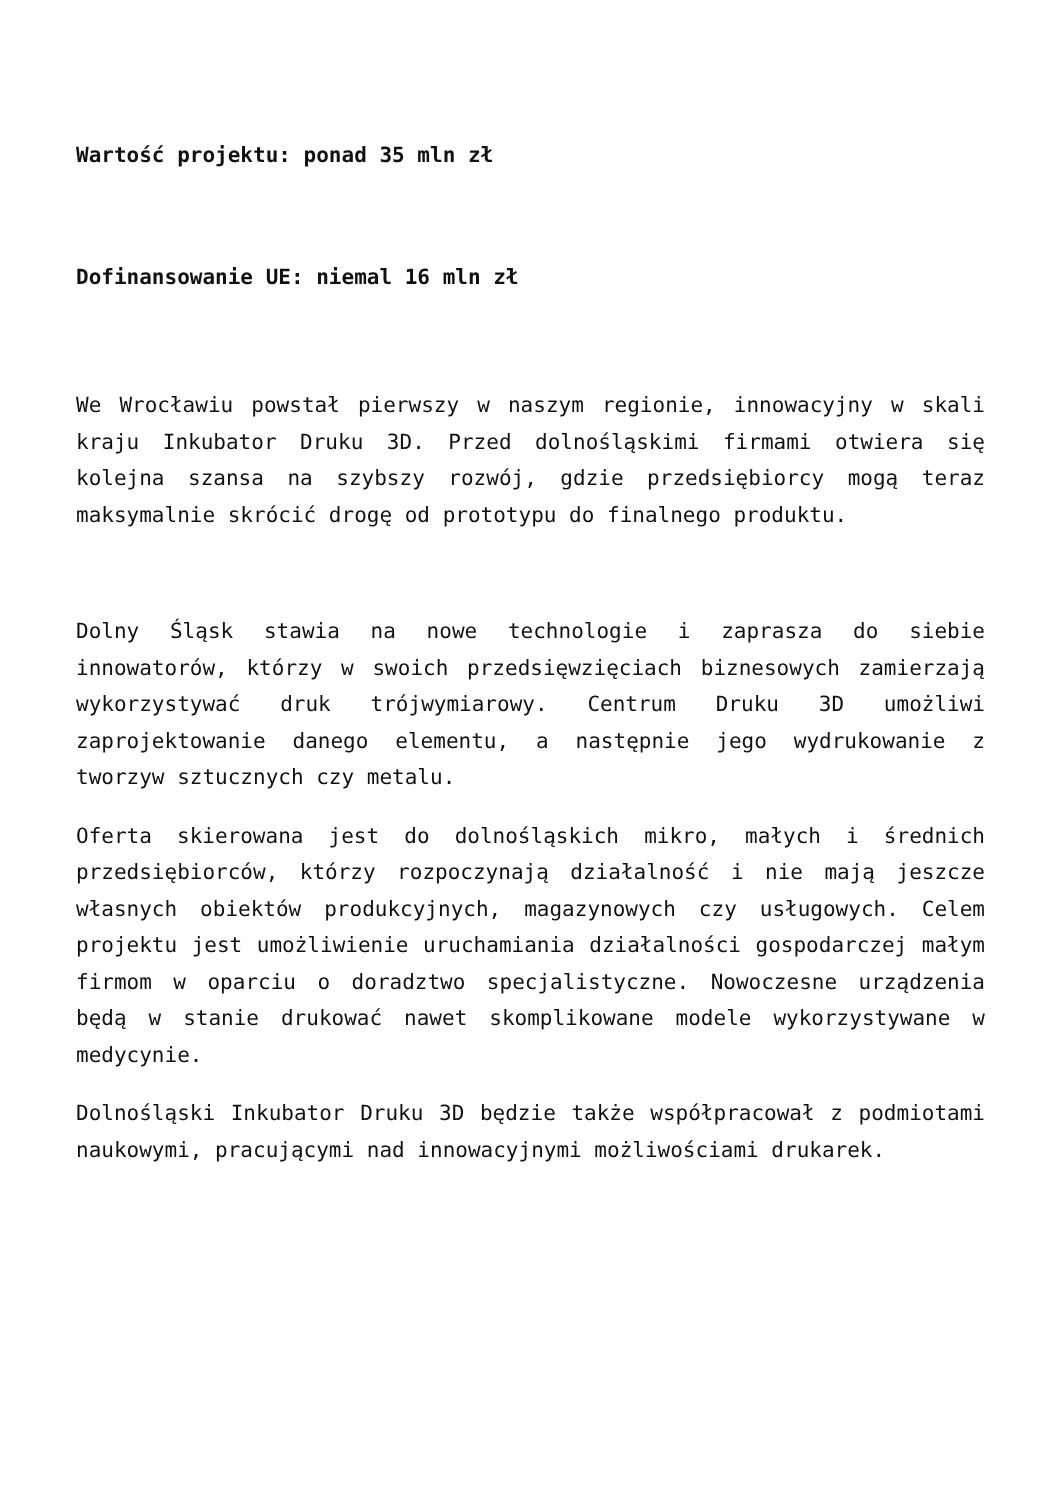Wartość projektu: ponad 35 mln zł
Dofinansowanie UE: niemal 16 mln zł
We Wrocławiu powstał pierwszy w naszym regionie, innowacyjny w skali kraju Inkubator Druku 3D. Przed dolnośląskimi firmami otwiera się kolejna szansa na szybszy rozwój, gdzie przedsiębiorcy mogą teraz maksymalnie skrócić drogę od prototypu do finalnego produktu.
Dolny Śląsk stawia na nowe technologie i zaprasza do siebie innowatorów, którzy w swoich przedsięwzięciach biznesowych zamierzają wykorzystywać druk trójwymiarowy. Centrum Druku 3D umożliwi zaprojektowanie danego elementu, a następnie jego wydrukowanie z tworzyw sztucznych czy metalu.
Oferta skierowana jest do dolnośląskich mikro, małych i średnich przedsiębiorców, którzy rozpoczynają działalność i nie mają jeszcze własnych obiektów produkcyjnych, magazynowych czy usługowych. Celem projektu jest umożliwienie uruchamiania działalności gospodarczej małym firmom w oparciu o doradztwo specjalistyczne. Nowoczesne urządzenia będą w stanie drukować nawet skomplikowane modele wykorzystywane w medycynie.
Dolnośląski Inkubator Druku 3D będzie także współpracował z podmiotami naukowymi, pracującymi nad innowacyjnymi możliwościami drukarek.